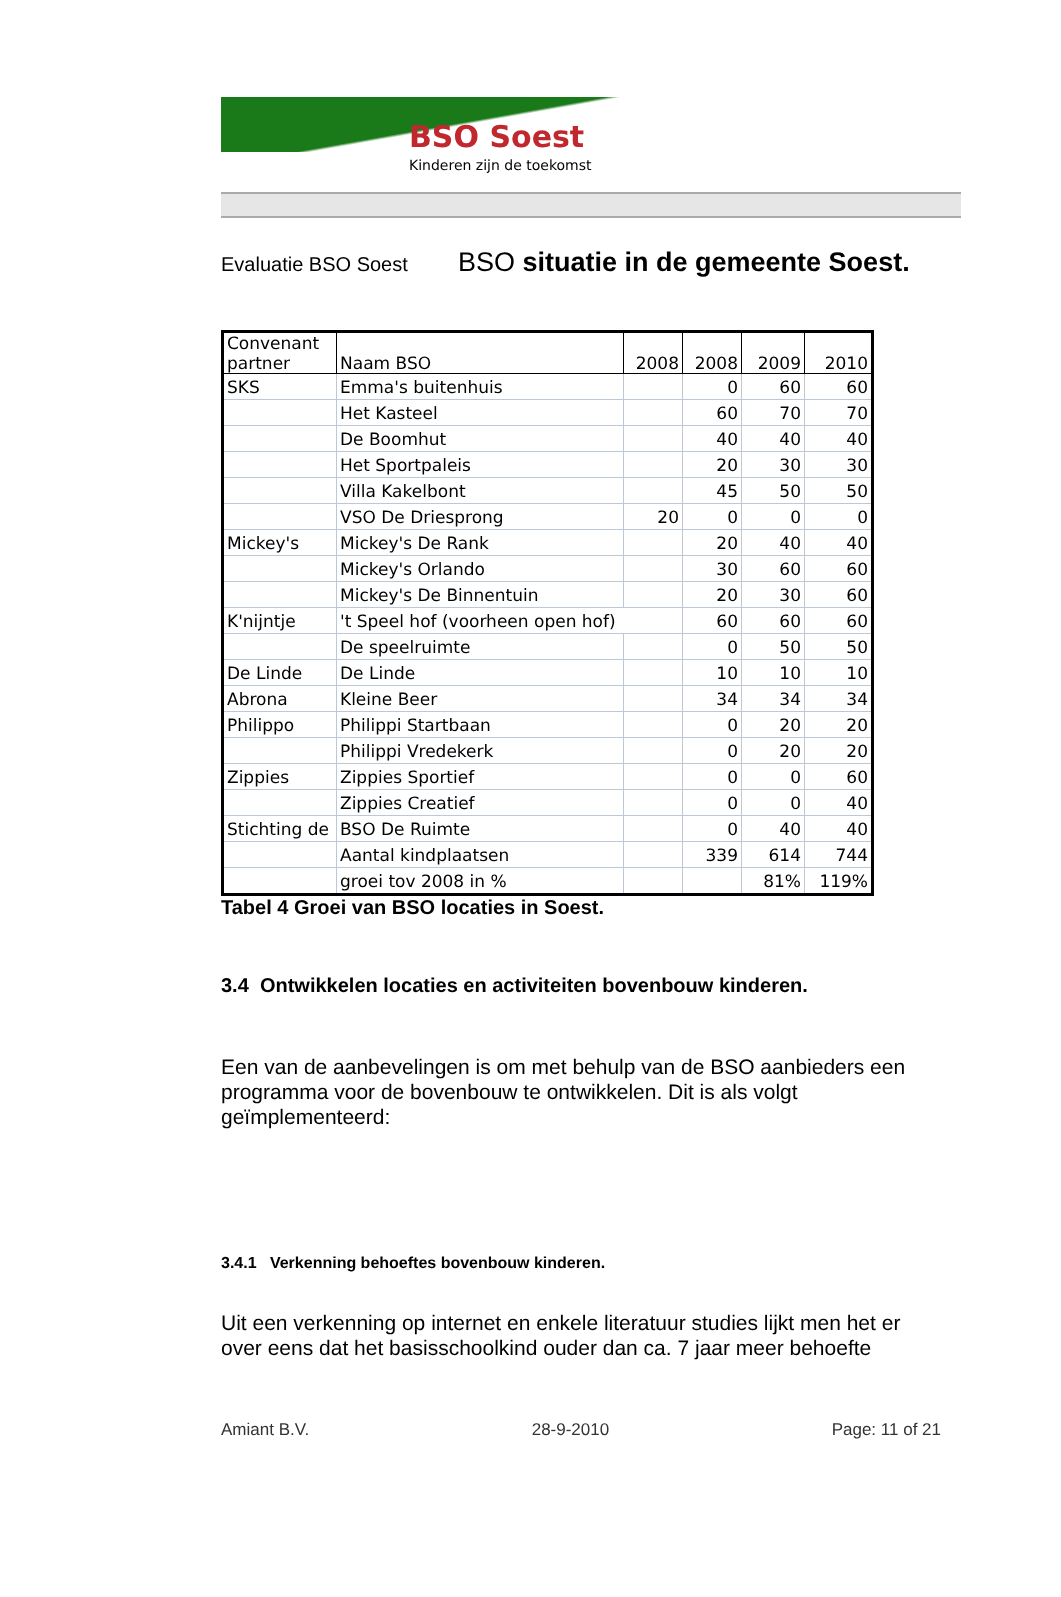BSO Soest
Kinderen zijn de toekomst
Evaluatie BSO Soest BSO situatie in de gemeente Soest.
| Convenant partner | Naam BSO | 2008 | 2008 | 2009 | 2010 |
| --- | --- | --- | --- | --- | --- |
| SKS | Emma's buitenhuis | | 0 | 60 | 60 |
| | Het Kasteel | | 60 | 70 | 70 |
| | De Boomhut | | 40 | 40 | 40 |
| | Het Sportpaleis | | 20 | 30 | 30 |
| | Villa Kakelbont | | 45 | 50 | 50 |
| | VSO De Driesprong | 20 | 0 | 0 | 0 |
| Mickey's | Mickey's De Rank | | 20 | 40 | 40 |
| | Mickey's Orlando | | 30 | 60 | 60 |
| | Mickey's De Binnentuin | | 20 | 30 | 60 |
| K'nijntje | 't Speel hof (voorheen open hof) | | 60 | 60 | 60 |
| | De speelruimte | | 0 | 50 | 50 |
| De Linde | De Linde | | 10 | 10 | 10 |
| Abrona | Kleine Beer | | 34 | 34 | 34 |
| Philippo | Philippi Startbaan | | 0 | 20 | 20 |
| | Philippi Vredekerk | | 0 | 20 | 20 |
| Zippies | Zippies Sportief | | 0 | 0 | 60 |
| | Zippies Creatief | | 0 | 0 | 40 |
| Stichting de | BSO De Ruimte | | 0 | 40 | 40 |
| | Aantal kindplaatsen | | 339 | 614 | 744 |
| | groei tov 2008 in % | | | 81% | 119% |
Tabel 4 Groei van BSO locaties in Soest.
3.4 Ontwikkelen locaties en activiteiten bovenbouw kinderen.
Een van de aanbevelingen is om met behulp van de BSO aanbieders een programma voor de bovenbouw te ontwikkelen. Dit is als volgt geïmplementeerd:
3.4.1 Verkenning behoeftes bovenbouw kinderen.
Uit een verkenning op internet en enkele literatuur studies lijkt men het er over eens dat het basisschoolkind ouder dan ca. 7 jaar meer behoefte
Amiant B.V. 28-9-2010 Page: 11 of 21